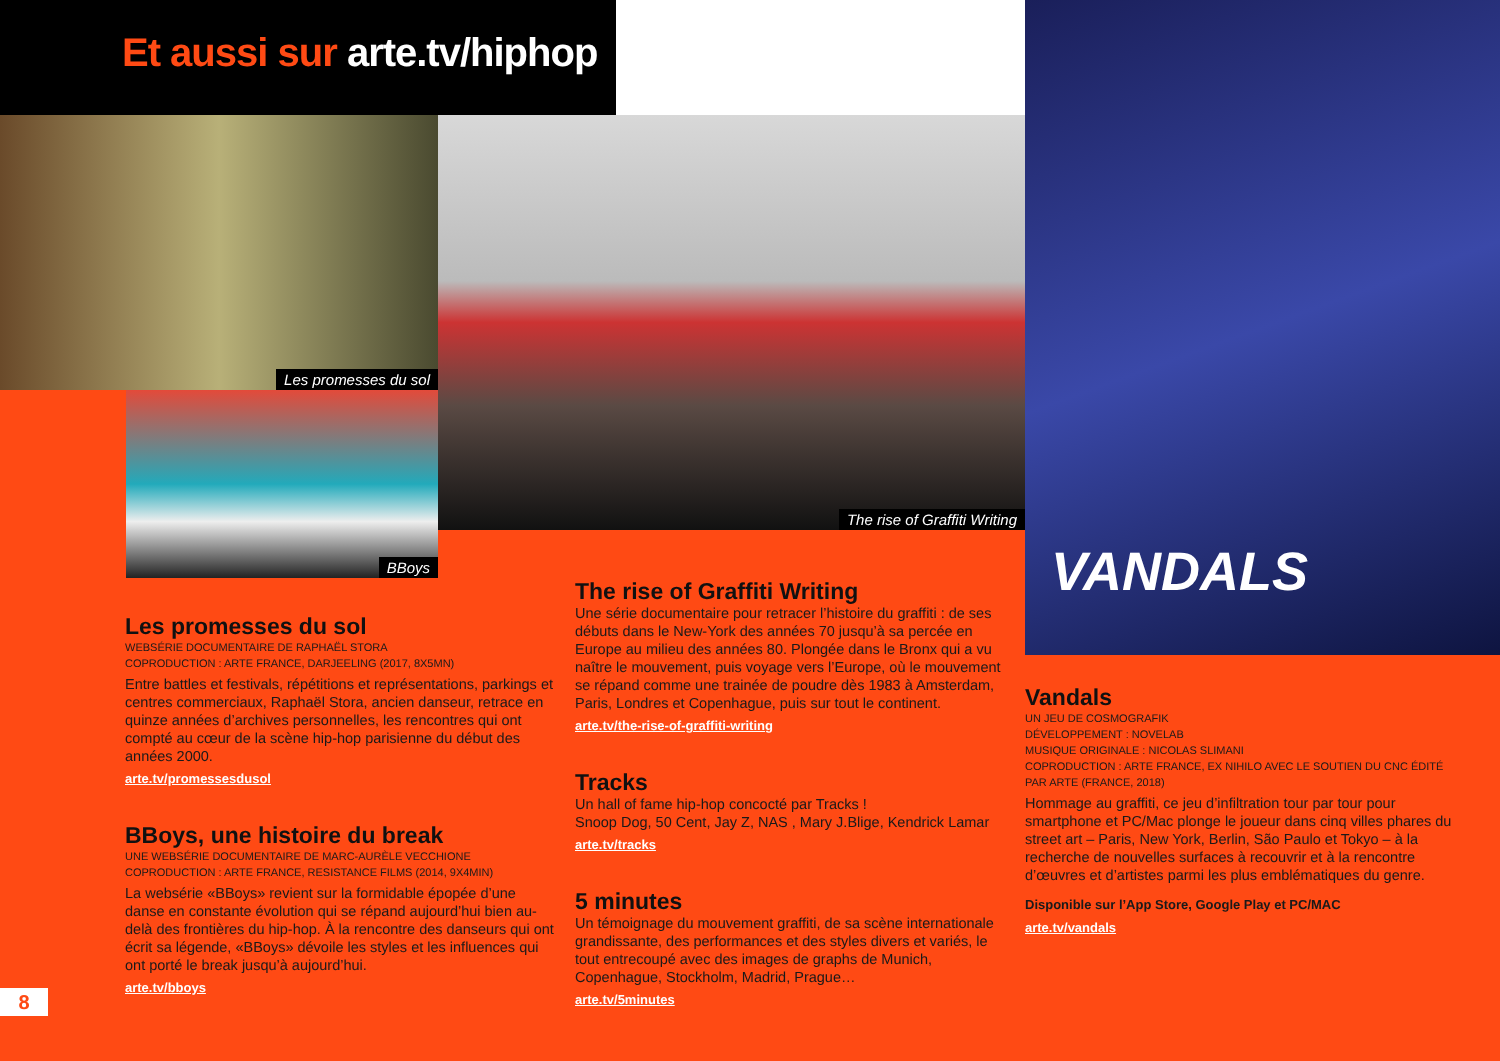Et aussi sur arte.tv/hiphop
Les promesses du sol
BBoys
The rise of Graffiti Writing
VANDALS
Les promesses du sol
WEBSÉRIE DOCUMENTAIRE DE RAPHAËL STORA
COPRODUCTION : ARTE FRANCE, DARJEELING (2017, 8X5MN)
Entre battles et festivals, répétitions et représentations, parkings et centres commerciaux, Raphaël Stora, ancien danseur, retrace en quinze années d’archives personnelles, les rencontres qui ont compté au cœur de la scène hip-hop parisienne du début des années 2000.
arte.tv/promessesdusol
BBoys, une histoire du break
UNE WEBSÉRIE DOCUMENTAIRE DE MARC-AURÈLE VECCHIONE
COPRODUCTION : ARTE FRANCE, RESISTANCE FILMS (2014, 9X4MIN)
La websérie «BBoys» revient sur la formidable épopée d’une danse en constante évolution qui se répand aujourd’hui bien au-delà des frontières du hip-hop. À la rencontre des danseurs qui ont écrit sa légende, «BBoys» dévoile les styles et les influences qui ont porté le break jusqu’à aujourd’hui.
arte.tv/bboys
The rise of Graffiti Writing
Une série documentaire pour retracer l’histoire du graffiti : de ses débuts dans le New-York des années 70 jusqu’à sa percée en Europe au milieu des années 80. Plongée dans le Bronx qui a vu naître le mouvement, puis voyage vers l’Europe, où le mouvement se répand comme une trainée de poudre dès 1983 à Amsterdam, Paris, Londres et Copenhague, puis sur tout le continent.
arte.tv/the-rise-of-graffiti-writing
Tracks
Un hall of fame hip-hop concocté par Tracks !
Snoop Dog, 50 Cent, Jay Z, NAS , Mary J.Blige, Kendrick Lamar
arte.tv/tracks
5 minutes
Un témoignage du mouvement graffiti, de sa scène internationale grandissante, des performances et des styles divers et variés, le tout entrecoupé avec des images de graphs de Munich, Copenhague, Stockholm, Madrid, Prague…
arte.tv/5minutes
Vandals
UN JEU DE COSMOGRAFIK
DÉVELOPPEMENT : NOVELAB
MUSIQUE ORIGINALE : NICOLAS SLIMANI
COPRODUCTION : ARTE FRANCE, EX NIHILO AVEC LE SOUTIEN DU CNC ÉDITÉ PAR ARTE (FRANCE, 2018)
Hommage au graffiti, ce jeu d’infiltration tour par tour pour smartphone et PC/Mac plonge le joueur dans cinq villes phares du street art – Paris, New York, Berlin, São Paulo et Tokyo – à la recherche de nouvelles surfaces à recouvrir et à la rencontre d’œuvres et d’artistes parmi les plus emblématiques du genre.
Disponible sur l’App Store, Google Play et PC/MAC
arte.tv/vandals
8